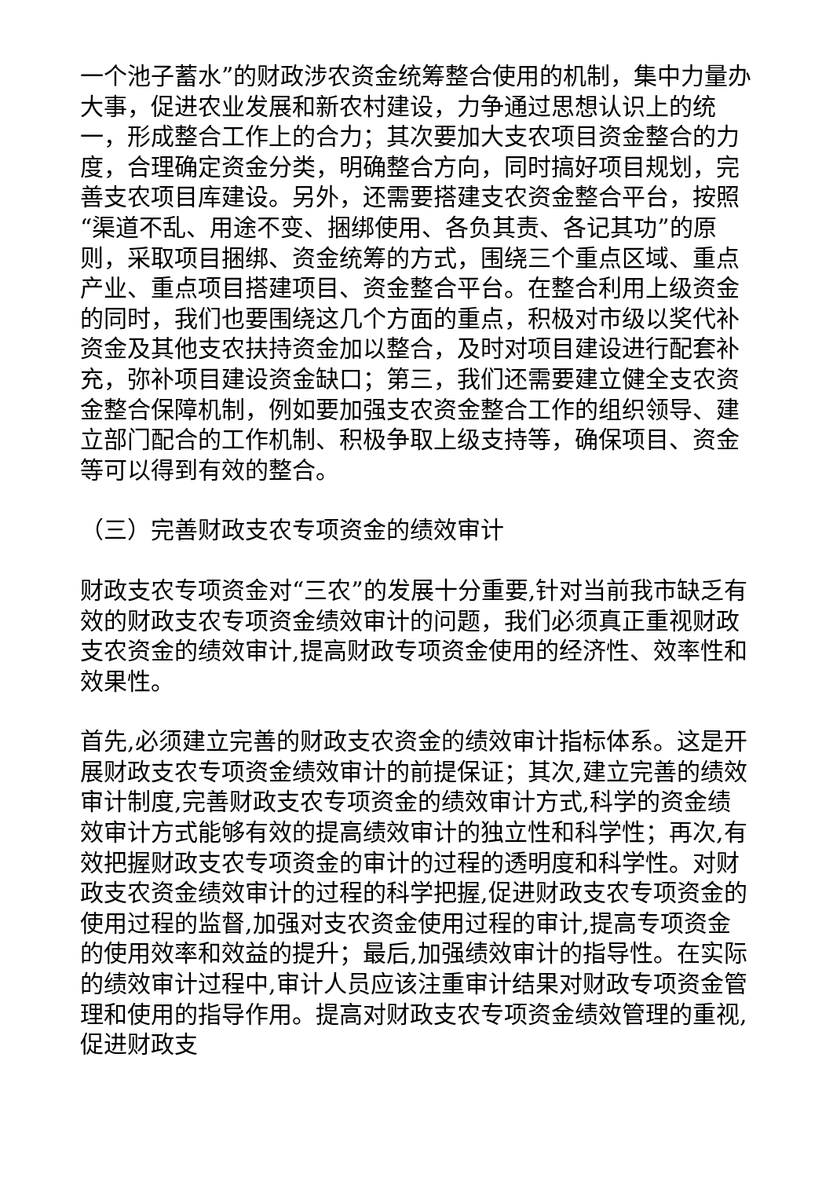一个池子蓄水”的财政涉农资金统筹整合使用的机制，集中力量办大事，促进农业发展和新农村建设，力争通过思想认识上的统一，形成整合工作上的合力；其次要加大支农项目资金整合的力度，合理确定资金分类，明确整合方向，同时搞好项目规划，完善支农项目库建设。另外，还需要搭建支农资金整合平台，按照“渠道不乱、用途不变、捆绑使用、各负其责、各记其功”的原则，采取项目捆绑、资金统筹的方式，围绕三个重点区域、重点产业、重点项目搭建项目、资金整合平台。在整合利用上级资金的同时，我们也要围绕这几个方面的重点，积极对市级以奖代补资金及其他支农扶持资金加以整合，及时对项目建设进行配套补充，弥补项目建设资金缺口；第三，我们还需要建立健全支农资金整合保障机制，例如要加强支农资金整合工作的组织领导、建立部门配合的工作机制、积极争取上级支持等，确保项目、资金等可以得到有效的整合。
（三）完善财政支农专项资金的绩效审计
财政支农专项资金对“三农”的发展十分重要,针对当前我市缺乏有效的财政支农专项资金绩效审计的问题，我们必须真正重视财政支农资金的绩效审计,提高财政专项资金使用的经济性、效率性和效果性。
首先,必须建立完善的财政支农资金的绩效审计指标体系。这是开展财政支农专项资金绩效审计的前提保证；其次,建立完善的绩效审计制度,完善财政支农专项资金的绩效审计方式,科学的资金绩效审计方式能够有效的提高绩效审计的独立性和科学性；再次,有效把握财政支农专项资金的审计的过程的透明度和科学性。对财政支农资金绩效审计的过程的科学把握,促进财政支农专项资金的使用过程的监督,加强对支农资金使用过程的审计,提高专项资金的使用效率和效益的提升；最后,加强绩效审计的指导性。在实际的绩效审计过程中,审计人员应该注重审计结果对财政专项资金管理和使用的指导作用。提高对财政支农专项资金绩效管理的重视,促进财政支